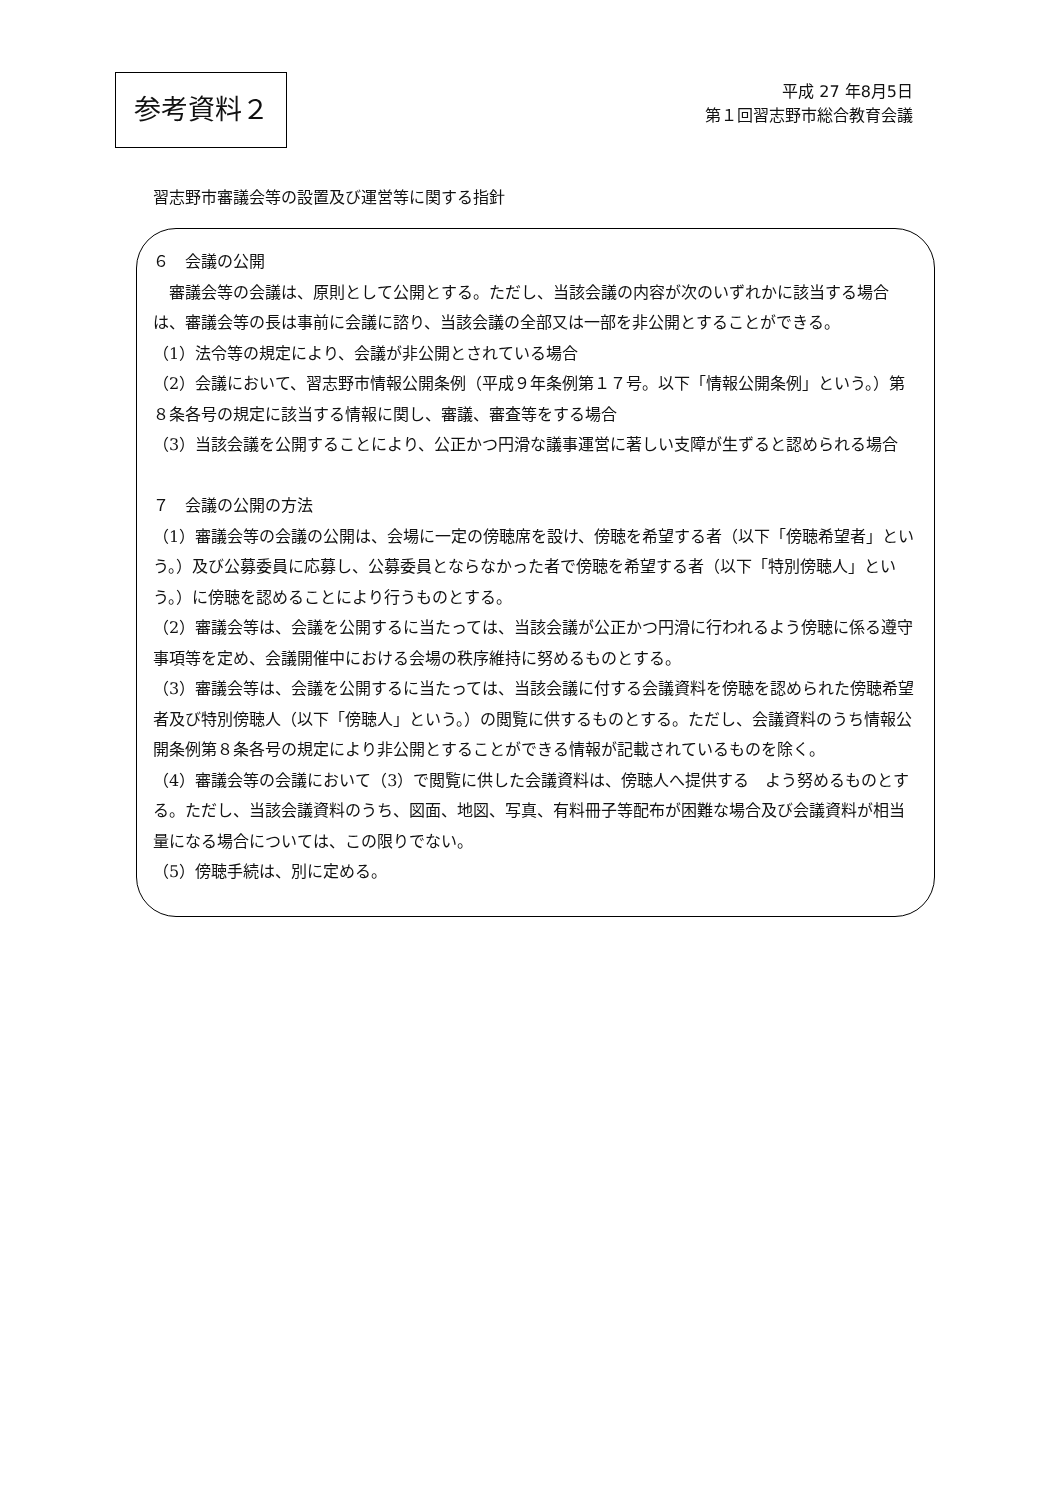参考資料２
平成 27 年8月5日
第１回習志野市総合教育会議
習志野市審議会等の設置及び運営等に関する指針
６　会議の公開
　審議会等の会議は、原則として公開とする。ただし、当該会議の内容が次のいずれかに該当する場合は、審議会等の長は事前に会議に諮り、当該会議の全部又は一部を非公開とすることができる。
（1）法令等の規定により、会議が非公開とされている場合
（2）会議において、習志野市情報公開条例（平成９年条例第１７号。以下「情報公開条例」という。）第８条各号の規定に該当する情報に関し、審議、審査等をする場合
（3）当該会議を公開することにより、公正かつ円滑な議事運営に著しい支障が生ずると認められる場合
７　会議の公開の方法
（1）審議会等の会議の公開は、会場に一定の傍聴席を設け、傍聴を希望する者（以下「傍聴希望者」という。）及び公募委員に応募し、公募委員とならなかった者で傍聴を希望する者（以下「特別傍聴人」という。）に傍聴を認めることにより行うものとする。
（2）審議会等は、会議を公開するに当たっては、当該会議が公正かつ円滑に行われるよう傍聴に係る遵守事項等を定め、会議開催中における会場の秩序維持に努めるものとする。
（3）審議会等は、会議を公開するに当たっては、当該会議に付する会議資料を傍聴を認められた傍聴希望者及び特別傍聴人（以下「傍聴人」という。）の閲覧に供するものとする。ただし、会議資料のうち情報公開条例第８条各号の規定により非公開とすることができる情報が記載されているものを除く。
（4）審議会等の会議において（3）で閲覧に供した会議資料は、傍聴人へ提供する　よう努めるものとする。ただし、当該会議資料のうち、図面、地図、写真、有料冊子等配布が困難な場合及び会議資料が相当量になる場合については、この限りでない。
（5）傍聴手続は、別に定める。